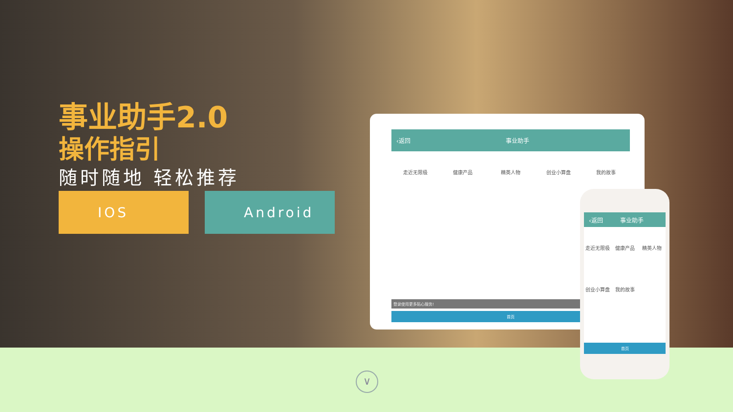事业助手2.0
操作指引
随时随地 轻松推荐
IOS Android
‹返回 事业助手
走近无限极 健康产品 精英人物 创业小算盘 我的故事
登录使用更多贴心服务!
首页
‹返回 事业助手
走近无限极 健康产品 精英人物
创业小算盘 我的故事
首页
∨